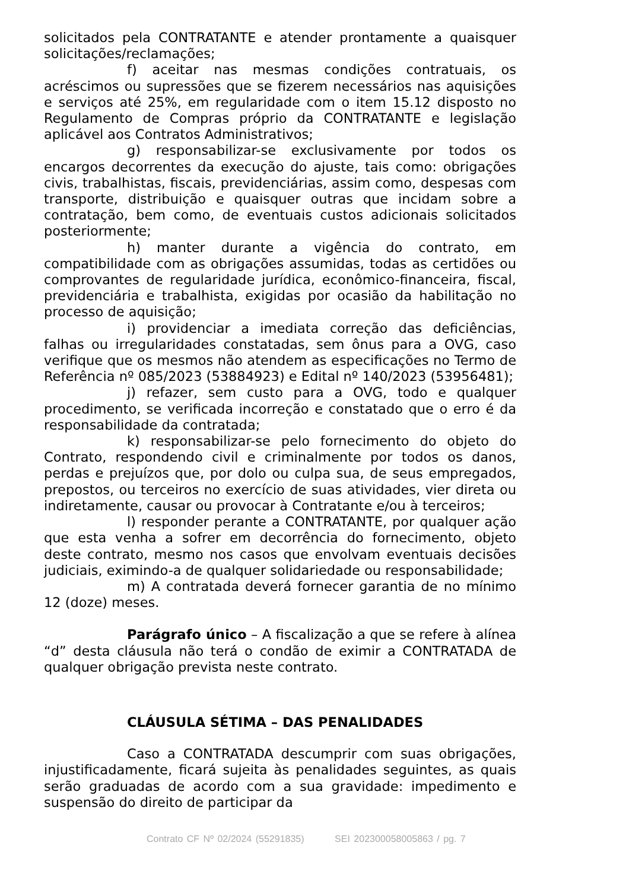solicitados pela CONTRATANTE e atender prontamente a quaisquer solicitações/reclamações;
f) aceitar nas mesmas condições contratuais, os acréscimos ou supressões que se fizerem necessários nas aquisições e serviços até 25%, em regularidade com o item 15.12 disposto no Regulamento de Compras próprio da CONTRATANTE e legislação aplicável aos Contratos Administrativos;
g) responsabilizar-se exclusivamente por todos os encargos decorrentes da execução do ajuste, tais como: obrigações civis, trabalhistas, fiscais, previdenciárias, assim como, despesas com transporte, distribuição e quaisquer outras que incidam sobre a contratação, bem como, de eventuais custos adicionais solicitados posteriormente;
h) manter durante a vigência do contrato, em compatibilidade com as obrigações assumidas, todas as certidões ou comprovantes de regularidade jurídica, econômico-financeira, fiscal, previdenciária e trabalhista, exigidas por ocasião da habilitação no processo de aquisição;
i) providenciar a imediata correção das deficiências, falhas ou irregularidades constatadas, sem ônus para a OVG, caso verifique que os mesmos não atendem as especificações no Termo de Referência nº 085/2023 (53884923) e Edital nº 140/2023 (53956481);
j) refazer, sem custo para a OVG, todo e qualquer procedimento, se verificada incorreção e constatado que o erro é da responsabilidade da contratada;
k) responsabilizar-se pelo fornecimento do objeto do Contrato, respondendo civil e criminalmente por todos os danos, perdas e prejuízos que, por dolo ou culpa sua, de seus empregados, prepostos, ou terceiros no exercício de suas atividades, vier direta ou indiretamente, causar ou provocar à Contratante e/ou à terceiros;
l) responder perante a CONTRATANTE, por qualquer ação que esta venha a sofrer em decorrência do fornecimento, objeto deste contrato, mesmo nos casos que envolvam eventuais decisões judiciais, eximindo-a de qualquer solidariedade ou responsabilidade;
m) A contratada deverá fornecer garantia de no mínimo 12 (doze) meses.
Parágrafo único – A fiscalização a que se refere à alínea “d” desta cláusula não terá o condão de eximir a CONTRATADA de qualquer obrigação prevista neste contrato.
CLÁUSULA SÉTIMA – DAS PENALIDADES
Caso a CONTRATADA descumprir com suas obrigações, injustificadamente, ficará sujeita às penalidades seguintes, as quais serão graduadas de acordo com a sua gravidade: impedimento e suspensão do direito de participar da
Contrato CF Nº 02/2024 (55291835) SEI 202300058005863 / pg. 7